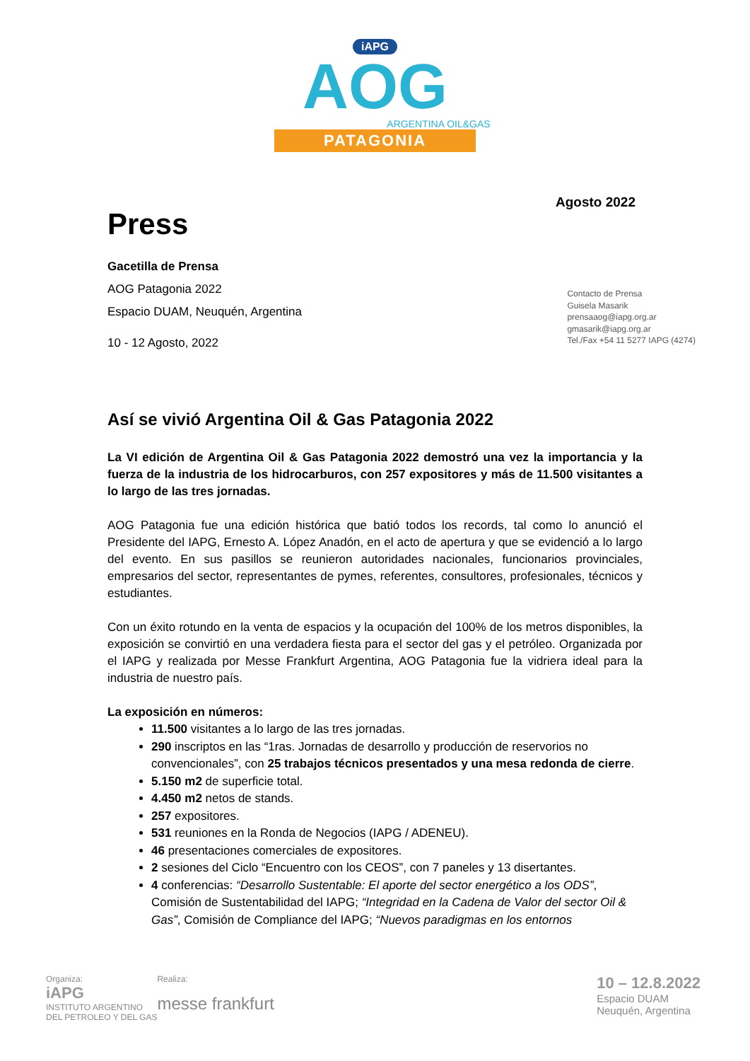iAPG
AOG
ARGENTINA OIL&GAS
PATAGONIA
Press
Agosto 2022
Gacetilla de Prensa
AOG Patagonia 2022
Espacio DUAM, Neuquén, Argentina
10 - 12 Agosto, 2022
Contacto de Prensa
Guisela Masarik
prensaaog@iapg.org.ar
gmasarik@iapg.org.ar
Tel./Fax +54 11 5277 IAPG (4274)
Así se vivió Argentina Oil & Gas Patagonia 2022
La VI edición de Argentina Oil & Gas Patagonia 2022 demostró una vez la importancia y la fuerza de la industria de los hidrocarburos, con 257 expositores y más de 11.500 visitantes a lo largo de las tres jornadas.
AOG Patagonia fue una edición histórica que batió todos los records, tal como lo anunció el Presidente del IAPG, Ernesto A. López Anadón, en el acto de apertura y que se evidenció a lo largo del evento. En sus pasillos se reunieron autoridades nacionales, funcionarios provinciales, empresarios del sector, representantes de pymes, referentes, consultores, profesionales, técnicos y estudiantes.
Con un éxito rotundo en la venta de espacios y la ocupación del 100% de los metros disponibles, la exposición se convirtió en una verdadera fiesta para el sector del gas y el petróleo. Organizada por el IAPG y realizada por Messe Frankfurt Argentina, AOG Patagonia fue la vidriera ideal para la industria de nuestro país.
La exposición en números:
11.500 visitantes a lo largo de las tres jornadas.
290 inscriptos en las “1ras. Jornadas de desarrollo y producción de reservorios no convencionales”, con 25 trabajos técnicos presentados y una mesa redonda de cierre.
5.150 m2 de superficie total.
4.450 m2 netos de stands.
257 expositores.
531 reuniones en la Ronda de Negocios (IAPG / ADENEU).
46 presentaciones comerciales de expositores.
2 sesiones del Ciclo “Encuentro con los CEOS”, con 7 paneles y 13 disertantes.
4 conferencias: “Desarrollo Sustentable: El aporte del sector energético a los ODS”, Comisión de Sustentabilidad del IAPG; “Integridad en la Cadena de Valor del sector Oil & Gas”, Comisión de Compliance del IAPG; “Nuevos paradigmas en los entornos
Organiza:
iAPG
INSTITUTO ARGENTINO
DEL PETROLEO Y DEL GAS
Realiza:
messe frankfurt
10 – 12.8.2022
Espacio DUAM
Neuquén, Argentina